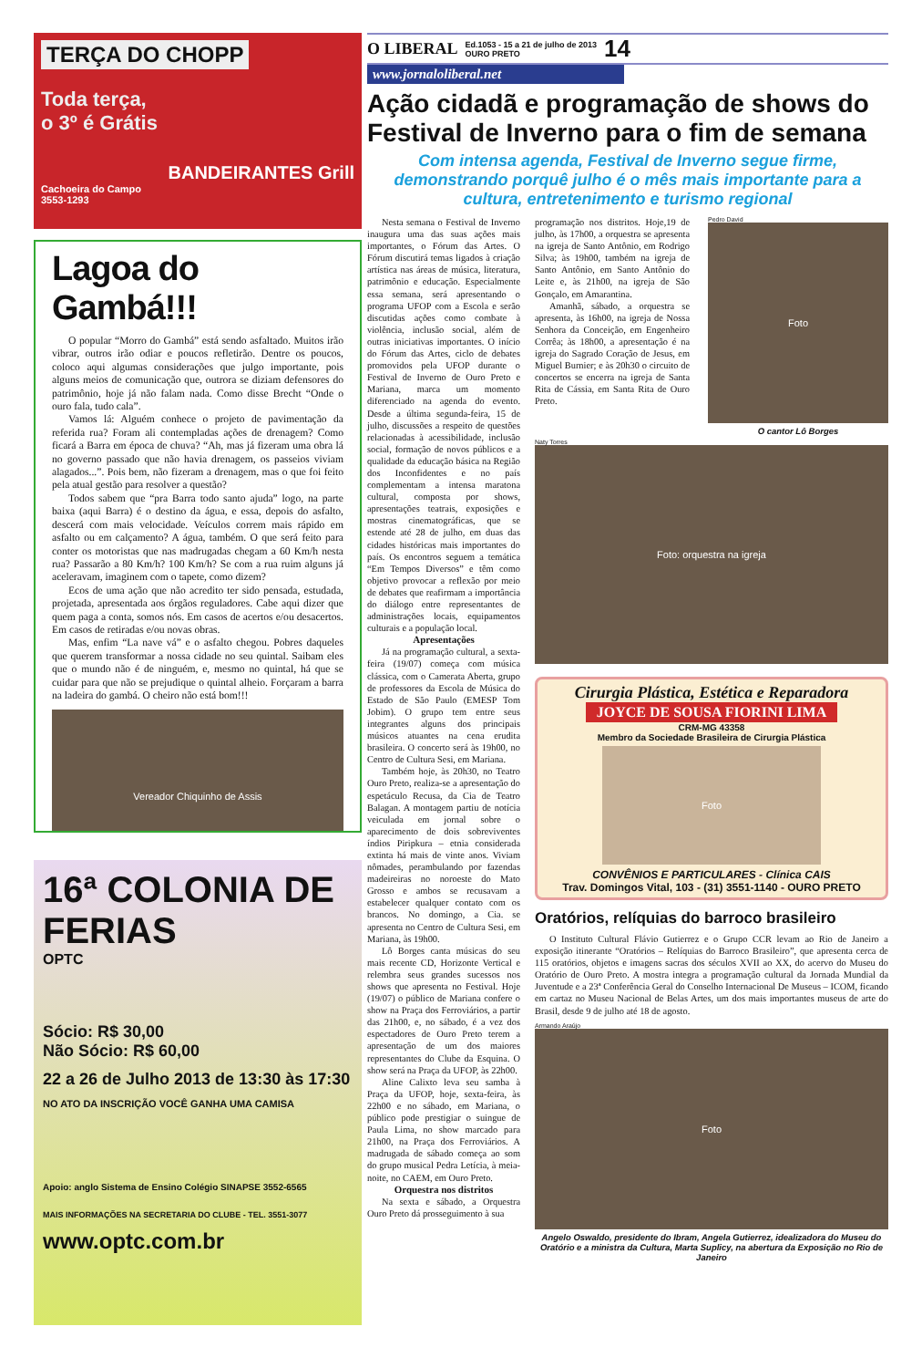TERÇA DO CHOPP
Toda terça,
o 3º é Grátis
BANDEIRANTES Grill
Cachoeira do Campo
3553-1293
Lagoa do Gambá!!!
O popular “Morro do Gambá” está sendo asfaltado. Muitos irão vibrar, outros irão odiar e poucos refletirão. Dentre os poucos, coloco aqui algumas considerações que julgo importante, pois alguns meios de comunicação que, outrora se diziam defensores do patrimônio, hoje já não falam nada. Como disse Brecht “Onde o ouro fala, tudo cala”.
Vamos lá: Alguém conhece o projeto de pavimentação da referida rua? Foram ali contempladas ações de drenagem? Como ficará a Barra em época de chuva? “Ah, mas já fizeram uma obra lá no governo passado que não havia drenagem, os passeios viviam alagados...”. Pois bem, não fizeram a drenagem, mas o que foi feito pela atual gestão para resolver a questão?
Todos sabem que “pra Barra todo santo ajuda” logo, na parte baixa (aqui Barra) é o destino da água, e essa, depois do asfalto, descerá com mais velocidade. Veículos correm mais rápido em asfalto ou em calçamento? A água, também. O que será feito para conter os motoristas que nas madrugadas chegam a 60 Km/h nesta rua? Passarão a 80 Km/h? 100 Km/h? Se com a rua ruim alguns já aceleravam, imaginem com o tapete, como dizem?
Ecos de uma ação que não acredito ter sido pensada, estudada, projetada, apresentada aos órgãos reguladores. Cabe aqui dizer que quem paga a conta, somos nós. Em casos de acertos e/ou desacertos. Em casos de retiradas e/ou novas obras.
Mas, enfim “La nave vá” e o asfalto chegou. Pobres daqueles que querem transformar a nossa cidade no seu quintal. Saibam eles que o mundo não é de ninguém, e, mesmo no quintal, há que se cuidar para que não se prejudique o quintal alheio. Forçaram a barra na ladeira do gambá. O cheiro não está bom!!!
Vereador Chiquinho de Assis
16ª COLONIA DE FERIAS
OPTC
Sócio: R$ 30,00
Não Sócio: R$ 60,00
22 a 26 de Julho 2013 de 13:30 às 17:30
NO ATO DA INSCRIÇÃO VOCÊ GANHA UMA CAMISA
Apoio: anglo Sistema de Ensino Colégio SINAPSE 3552-6565
MAIS INFORMAÇÕES NA SECRETARIA DO CLUBE - TEL. 3551-3077
www.optc.com.br
O LIBERAL Ed.1053 - 15 a 21 de julho de 2013
OURO PRETO 14
www.jornaloliberal.net
Ação cidadã e programação de shows do Festival de Inverno para o fim de semana
Com intensa agenda, Festival de Inverno segue firme, demonstrando porquê julho é o mês mais importante para a cultura, entretenimento e turismo regional
Nesta semana o Festival de Inverno inaugura uma das suas ações mais importantes, o Fórum das Artes. O Fórum discutirá temas ligados à criação artística nas áreas de música, literatura, patrimônio e educação. Especialmente essa semana, será apresentando o programa UFOP com a Escola e serão discutidas ações como combate à violência, inclusão social, além de outras iniciativas importantes. O início do Fórum das Artes, ciclo de debates promovidos pela UFOP durante o Festival de Inverno de Ouro Preto e Mariana, marca um momento diferenciado na agenda do evento. Desde a última segunda-feira, 15 de julho, discussões a respeito de questões relacionadas à acessibilidade, inclusão social, formação de novos públicos e a qualidade da educação básica na Região dos Inconfidentes e no país complementam a intensa maratona cultural, composta por shows, apresentações teatrais, exposições e mostras cinematográficas, que se estende até 28 de julho, em duas das cidades históricas mais importantes do país. Os encontros seguem a temática “Em Tempos Diversos” e têm como objetivo provocar a reflexão por meio de debates que reafirmam a importância do diálogo entre representantes de administrações locais, equipamentos culturais e a população local.
Apresentações
Já na programação cultural, a sexta-feira (19/07) começa com música clássica, com o Camerata Aberta, grupo de professores da Escola de Música do Estado de São Paulo (EMESP Tom Jobim). O grupo tem entre seus integrantes alguns dos principais músicos atuantes na cena erudita brasileira. O concerto será às 19h00, no Centro de Cultura Sesi, em Mariana.
Também hoje, às 20h30, no Teatro Ouro Preto, realiza-se a apresentação do espetáculo Recusa, da Cia de Teatro Balagan. A montagem partiu de notícia veiculada em jornal sobre o aparecimento de dois sobreviventes índios Piripkura – etnia considerada extinta há mais de vinte anos. Viviam nômades, perambulando por fazendas madeireiras no noroeste do Mato Grosso e ambos se recusavam a estabelecer qualquer contato com os brancos. No domingo, a Cia. se apresenta no Centro de Cultura Sesi, em Mariana, às 19h00.
Lô Borges canta músicas do seu mais recente CD, Horizonte Vertical e relembra seus grandes sucessos nos shows que apresenta no Festival. Hoje (19/07) o público de Mariana confere o show na Praça dos Ferroviários, a partir das 21h00, e, no sábado, é a vez dos espectadores de Ouro Preto terem a apresentação de um dos maiores representantes do Clube da Esquina. O show será na Praça da UFOP, às 22h00.
Aline Calixto leva seu samba à Praça da UFOP, hoje, sexta-feira, às 22h00 e no sábado, em Mariana, o público pode prestigiar o suingue de Paula Lima, no show marcado para 21h00, na Praça dos Ferroviários. A madrugada de sábado começa ao som do grupo musical Pedra Letícia, à meia-noite, no CAEM, em Ouro Preto.
Orquestra nos distritos
Na sexta e sábado, a Orquestra Ouro Preto dá prosseguimento à sua
programação nos distritos. Hoje,19 de julho, às 17h00, a orquestra se apresenta na igreja de Santo Antônio, em Rodrigo Silva; às 19h00, também na igreja de Santo Antônio, em Santo Antônio do Leite e, às 21h00, na igreja de São Gonçalo, em Amarantina.
Amanhã, sábado, a orquestra se apresenta, às 16h00, na igreja de Nossa Senhora da Conceição, em Engenheiro Corrêa; às 18h00, a apresentação é na igreja do Sagrado Coração de Jesus, em Miguel Burnier; e às 20h30 o circuito de concertos se encerra na igreja de Santa Rita de Cássia, em Santa Rita de Ouro Preto.
Pedro David
Foto
O cantor Lô Borges
Naty Torres
Foto: orquestra na igreja
Cirurgia Plástica, Estética e Reparadora
JOYCE DE SOUSA FIORINI LIMA
CRM-MG 43358
Membro da Sociedade Brasileira de Cirurgia Plástica
Foto
CONVÊNIOS E PARTICULARES - Clínica CAIS
Trav. Domingos Vital, 103 - (31) 3551-1140 - OURO PRETO
Oratórios, relíquias do barroco brasileiro
O Instituto Cultural Flávio Gutierrez e o Grupo CCR levam ao Rio de Janeiro a exposição itinerante “Oratórios – Relíquias do Barroco Brasileiro”, que apresenta cerca de 115 oratórios, objetos e imagens sacras dos séculos XVII ao XX, do acervo do Museu do Oratório de Ouro Preto. A mostra integra a programação cultural da Jornada Mundial da Juventude e a 23ª Conferência Geral do Conselho Internacional De Museus – ICOM, ficando em cartaz no Museu Nacional de Belas Artes, um dos mais importantes museus de arte do Brasil, desde 9 de julho até 18 de agosto.
Armando Araújo
Foto
Angelo Oswaldo, presidente do Ibram, Angela Gutierrez, idealizadora do Museu do Oratório e a ministra da Cultura, Marta Suplicy, na abertura da Exposição no Rio de Janeiro